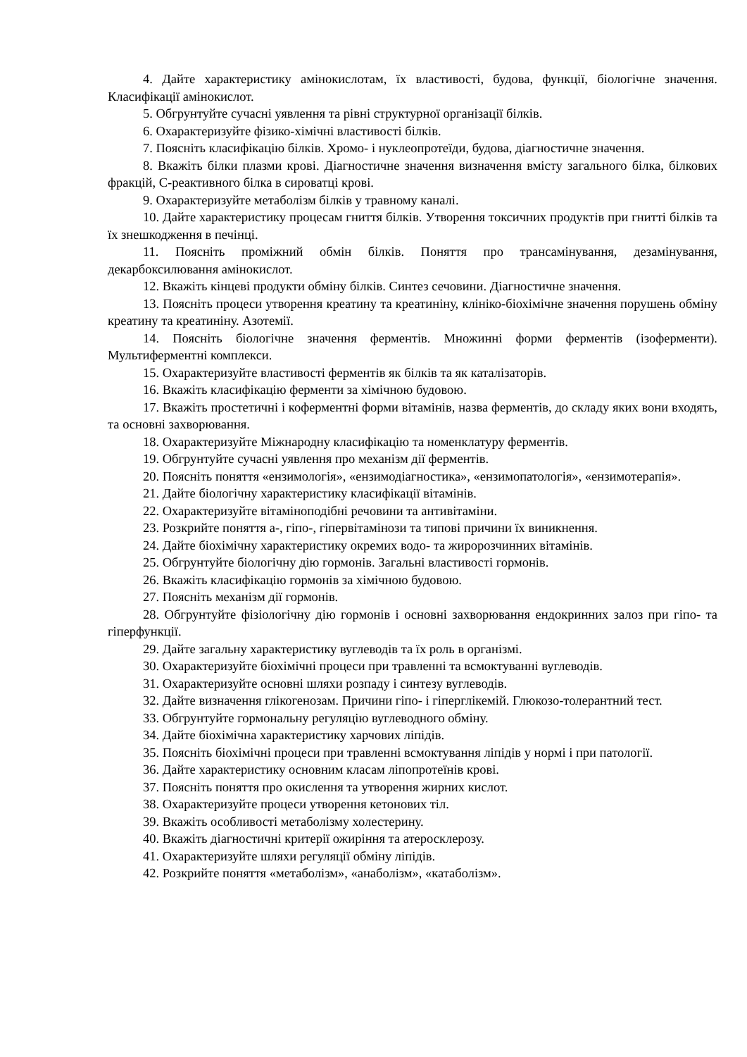4. Дайте характеристику амінокислотам, їх властивості, будова, функції, біологічне значення. Класифікації амінокислот.
5. Обгрунтуйте сучасні уявлення та рівні структурної організації білків.
6. Охарактеризуйте фізико-хімічні властивості білків.
7. Поясніть класифікацію білків. Хромо- і нуклеопротеїди, будова, діагностичне значення.
8. Вкажіть білки плазми крові. Діагностичне значення визначення вмісту загального білка, білкових фракцій, С-реактивного білка в сироватці крові.
9. Охарактеризуйте метаболізм білків у травному каналі.
10. Дайте характеристику процесам гниття білків. Утворення токсичних продуктів при гнитті білків та їх знешкодження в печінці.
11. Поясніть проміжний обмін білків. Поняття про трансамінування, дезамінування, декарбоксилювання амінокислот.
12. Вкажіть кінцеві продукти обміну білків. Синтез сечовини. Діагностичне значення.
13. Поясніть процеси утворення креатину та креатиніну, клініко-біохімічне значення порушень обміну креатину та креатиніну. Азотемії.
14. Поясніть біологічне значення ферментів. Множинні форми ферментів (ізоферменти). Мультиферментні комплекси.
15. Охарактеризуйте властивості ферментів як білків та як каталізаторів.
16. Вкажіть класифікацію ферменти за хімічною будовою.
17. Вкажіть простетичні і коферментні форми вітамінів, назва ферментів, до складу яких вони входять, та основні захворювання.
18. Охарактеризуйте Міжнародну класифікацію та номенклатуру ферментів.
19. Обгрунтуйте сучасні уявлення про механізм дії ферментів.
20. Поясніть поняття «ензимологія», «ензимодіагностика», «ензимопатологія», «ензимотерапія».
21. Дайте біологічну характеристику класифікації вітамінів.
22. Охарактеризуйте вітаміноподібні речовини та антивітаміни.
23. Розкрийте поняття а-, гіпо-, гіпервітамінози та типові причини їх виникнення.
24. Дайте біохімічну характеристику окремих водо- та жиророзчинних вітамінів.
25. Обгрунтуйте біологічну дію гормонів. Загальні властивості гормонів.
26. Вкажіть класифікацію гормонів за хімічною будовою.
27. Поясніть механізм дії гормонів.
28. Обгрунтуйте фізіологічну дію гормонів і основні захворювання ендокринних залоз при гіпо- та гіперфункції.
29. Дайте загальну характеристику вуглеводів та їх роль в організмі.
30. Охарактеризуйте біохімічні процеси при травленні та всмоктуванні вуглеводів.
31. Охарактеризуйте основні шляхи розпаду і синтезу вуглеводів.
32. Дайте визначення глікогенозам. Причини гіпо- і гіперглікемій. Глюкозо-толерантний тест.
33. Обгрунтуйте гормональну регуляцію вуглеводного обміну.
34. Дайте біохімічна характеристику харчових ліпідів.
35. Поясніть біохімічні процеси при травленні всмоктування ліпідів у нормі і при патології.
36. Дайте характеристику основним класам ліпопротеїнів крові.
37. Поясніть поняття про окислення та утворення жирних кислот.
38. Охарактеризуйте процеси утворення кетонових тіл.
39. Вкажіть особливості метаболізму холестерину.
40. Вкажіть діагностичні критерії ожиріння та атеросклерозу.
41. Охарактеризуйте шляхи регуляції обміну ліпідів.
42. Розкрийте поняття «метаболізм», «анаболізм», «катаболізм».